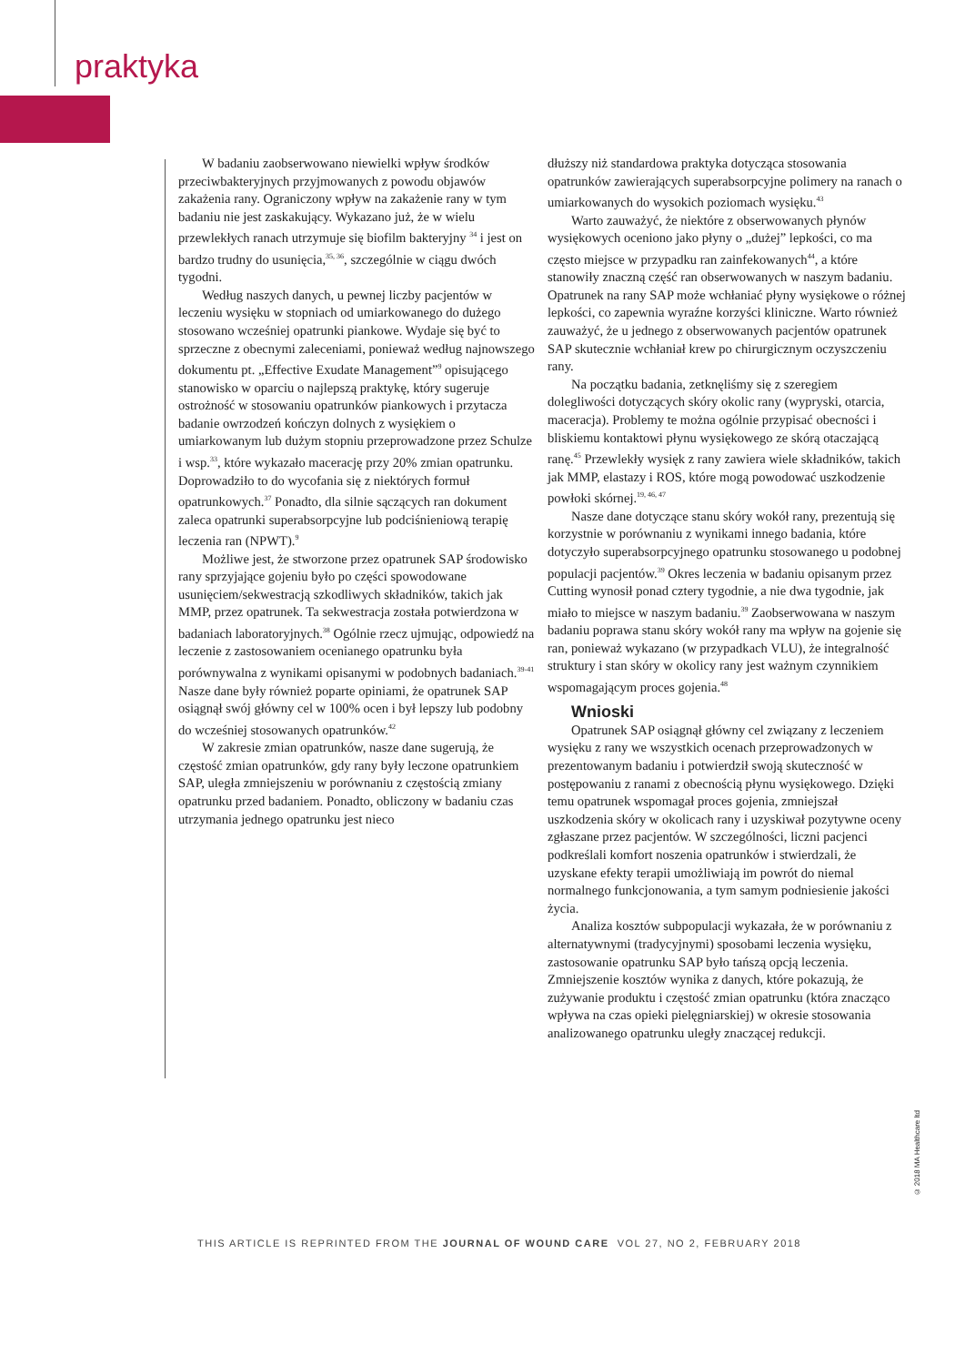praktyka
W badaniu zaobserwowano niewielki wpływ środków przeciwbakteryjnych przyjmowanych z powodu objawów zakażenia rany. Ograniczony wpływ na zakażenie rany w tym badaniu nie jest zaskakujący. Wykazano już, że w wielu przewlekłych ranach utrzymuje się biofilm bakteryjny <sup>34</sup> i jest on bardzo trudny do usunięcia,<sup>35, 36</sup>, szczególnie w ciągu dwóch tygodni.
Według naszych danych, u pewnej liczby pacjentów w leczeniu wysięku w stopniach od umiarkowanego do dużego stosowano wcześniej opatrunki piankowe. Wydaje się być to sprzeczne z obecnymi zaleceniami, ponieważ według najnowszego dokumentu pt. „Effective Exudate Management”<sup>9</sup> opisującego stanowisko w oparciu o najlepszą praktykę, który sugeruje ostrożność w stosowaniu opatrunków piankowych i przytacza badanie owrzodzeń kończyn dolnych z wysiękiem o umiarkowanym lub dużym stopniu przeprowadzone przez Schulze i wsp.<sup>33</sup>, które wykazało macerację przy 20% zmian opatrunku. Doprowadziło to do wycofania się z niektórych formuł opatrunkowych.<sup>37</sup> Ponadto, dla silnie sączących ran dokument zaleca opatrunki superabsorpcyjne lub podciśnieniową terapię leczenia ran (NPWT).<sup>9</sup>
Możliwe jest, że stworzone przez opatrunek SAP środowisko rany sprzyjające gojeniu było po części spowodowane usunięciem/sekwestracją szkodliwych składników, takich jak MMP, przez opatrunek. Ta sekwestracja została potwierdzona w badaniach laboratoryjnych.<sup>38</sup> Ogólnie rzecz ujmując, odpowiedź na leczenie z zastosowaniem ocenianego opatrunku była porównywalna z wynikami opisanymi w podobnych badaniach.<sup>39-41</sup> Nasze dane były również poparte opiniami, że opatrunek SAP osiągnął swój główny cel w 100% ocen i był lepszy lub podobny do wcześniej stosowanych opatrunków.<sup>42</sup>
W zakresie zmian opatrunków, nasze dane sugerują, że częstość zmian opatrunków, gdy rany były leczone opatrunkiem SAP, uległa zmniejszeniu w porównaniu z częstością zmiany opatrunku przed badaniem. Ponadto, obliczony w badaniu czas utrzymania jednego opatrunku jest nieco
dłuższy niż standardowa praktyka dotycząca stosowania opatrunków zawierających superabsorpcyjne polimery na ranach o umiarkowanych do wysokich poziomach wysięku.<sup>43</sup>
Warto zauważyć, że niektóre z obserwowanych płynów wysiękowych oceniono jako płyny o „dużej” lepkości, co ma często miejsce w przypadku ran zainfekowanych<sup>44</sup>, a które stanowiły znaczną część ran obserwowanych w naszym badaniu. Opatrunek na rany SAP może wchłaniać płyny wysiękowe o różnej lepkości, co zapewnia wyraźne korzyści kliniczne. Warto również zauważyć, że u jednego z obserwowanych pacjentów opatrunek SAP skutecznie wchłaniał krew po chirurgicznym oczyszczeniu rany.
Na początku badania, zetknęliśmy się z szeregiem dolegliwości dotyczących skóry okolic rany (wypryski, otarcia, maceracja). Problemy te można ogólnie przypisać obecności i bliskiemu kontaktowi płynu wysiękowego ze skórą otaczającą ranę.<sup>45</sup> Przewlekły wysięk z rany zawiera wiele składników, takich jak MMP, elastazy i ROS, które mogą powodować uszkodzenie powłoki skórnej.<sup>19, 46, 47</sup>
Nasze dane dotyczące stanu skóry wokół rany, prezentują się korzystnie w porównaniu z wynikami innego badania, które dotyczyło superabsorpcyjnego opatrunku stosowanego u podobnej populacji pacjentów.<sup>39</sup> Okres leczenia w badaniu opisanym przez Cutting wynosił ponad cztery tygodnie, a nie dwa tygodnie, jak miało to miejsce w naszym badaniu.<sup>39</sup> Zaobserwowana w naszym badaniu poprawa stanu skóry wokół rany ma wpływ na gojenie się ran, ponieważ wykazano (w przypadkach VLU), że integralność struktury i stan skóry w okolicy rany jest ważnym czynnikiem wspomagającym proces gojenia.<sup>48</sup>
Wnioski
Opatrunek SAP osiągnął główny cel związany z leczeniem wysięku z rany we wszystkich ocenach przeprowadzonych w prezentowanym badaniu i potwierdził swoją skuteczność w postępowaniu z ranami z obecnością płynu wysiękowego. Dzięki temu opatrunek wspomagał proces gojenia, zmniejszał uszkodzenia skóry w okolicach rany i uzyskiwał pozytywne oceny zgłaszane przez pacjentów. W szczególności, liczni pacjenci podkreślali komfort noszenia opatrunków i stwierdzali, że uzyskane efekty terapii umożliwiają im powrót do niemal normalnego funkcjonowania, a tym samym podniesienie jakości życia.
Analiza kosztów subpopulacji wykazała, że w porównaniu z alternatywnymi (tradycyjnymi) sposobami leczenia wysięku, zastosowanie opatrunku SAP było tańszą opcją leczenia. Zmniejszenie kosztów wynika z danych, które pokazują, że zużywanie produktu i częstość zmian opatrunku (która znacząco wpływa na czas opieki pielęgniarskiej) w okresie stosowania analizowanego opatrunku uległy znaczącej redukcji.
© 2018 MA Healthcare ltd
THIS ARTICLE IS REPRINTED FROM THE JOURNAL OF WOUND CARE VOL 27, NO 2, FEBRUARY 2018